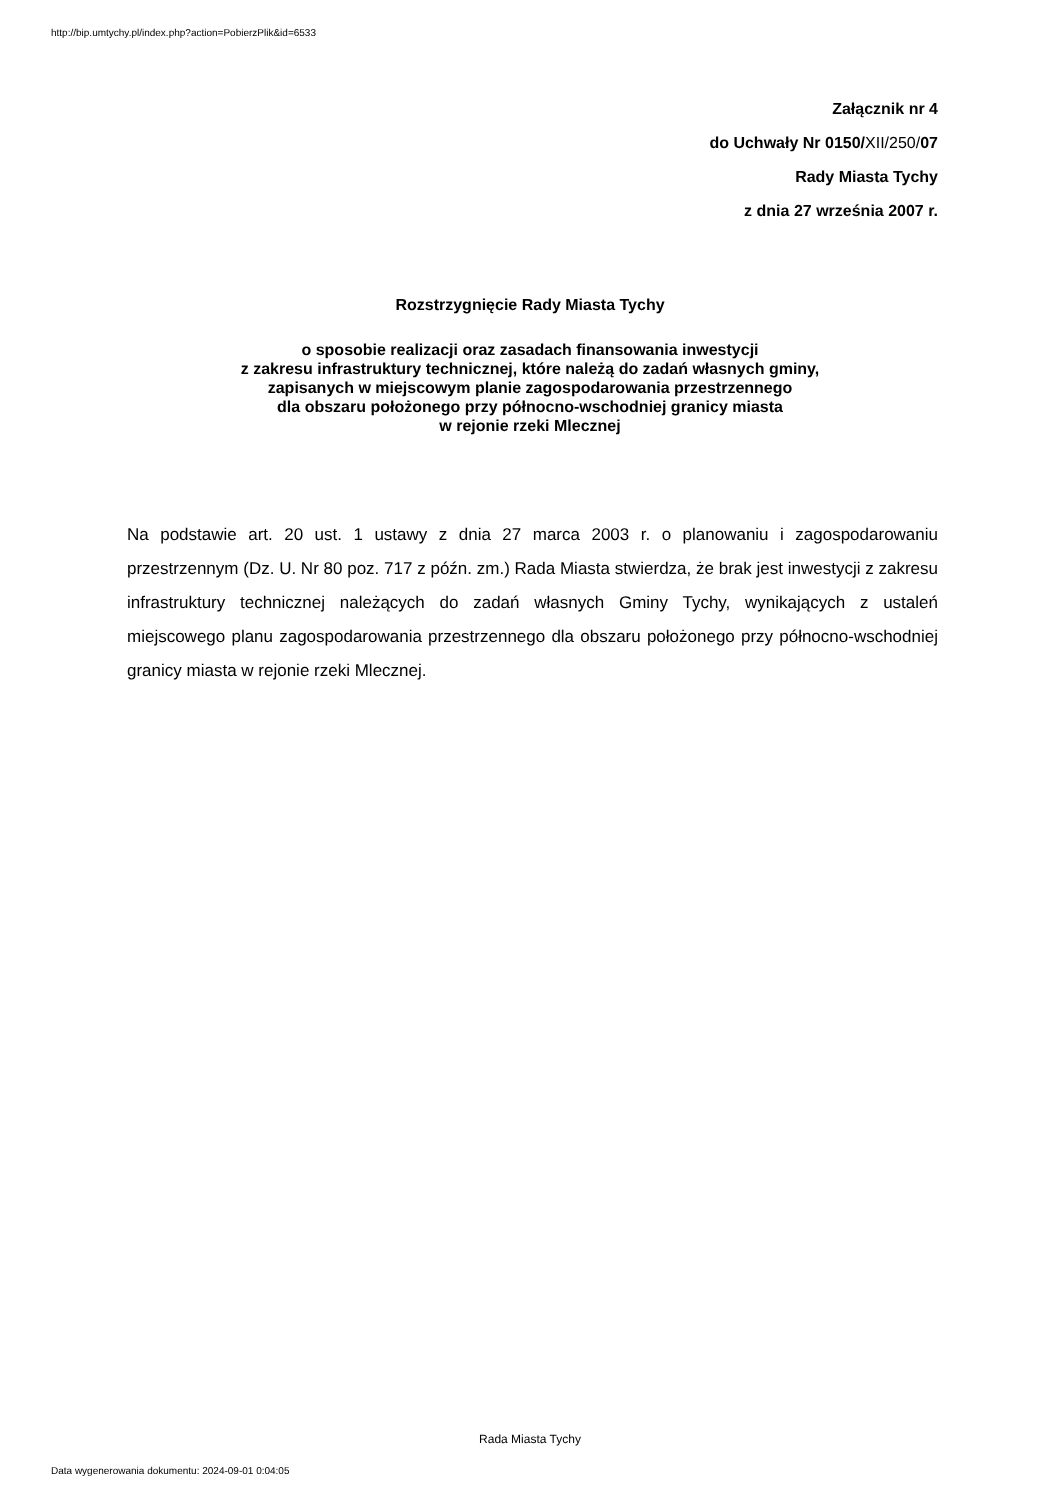http://bip.umtychy.pl/index.php?action=PobierzPlik&id=6533
Załącznik nr 4
do Uchwały Nr 0150/XII/250/07
Rady Miasta Tychy
z dnia 27 września 2007 r.
Rozstrzygnięcie Rady Miasta Tychy
o sposobie realizacji oraz zasadach finansowania inwestycji
z zakresu infrastruktury technicznej, które należą do zadań własnych gminy,
zapisanych w miejscowym planie zagospodarowania przestrzennego
dla obszaru położonego przy północno-wschodniej granicy miasta
w rejonie rzeki Mlecznej
Na podstawie art. 20 ust. 1 ustawy z dnia 27 marca 2003 r. o planowaniu i zagospodarowaniu przestrzennym (Dz. U. Nr 80 poz. 717 z późn. zm.) Rada Miasta stwierdza, że brak jest inwestycji z zakresu infrastruktury technicznej należących do zadań własnych Gminy Tychy, wynikających z ustaleń miejscowego planu zagospodarowania przestrzennego dla obszaru położonego przy północno-wschodniej granicy miasta w rejonie rzeki Mlecznej.
Rada Miasta Tychy
Data wygenerowania dokumentu: 2024-09-01 0:04:05